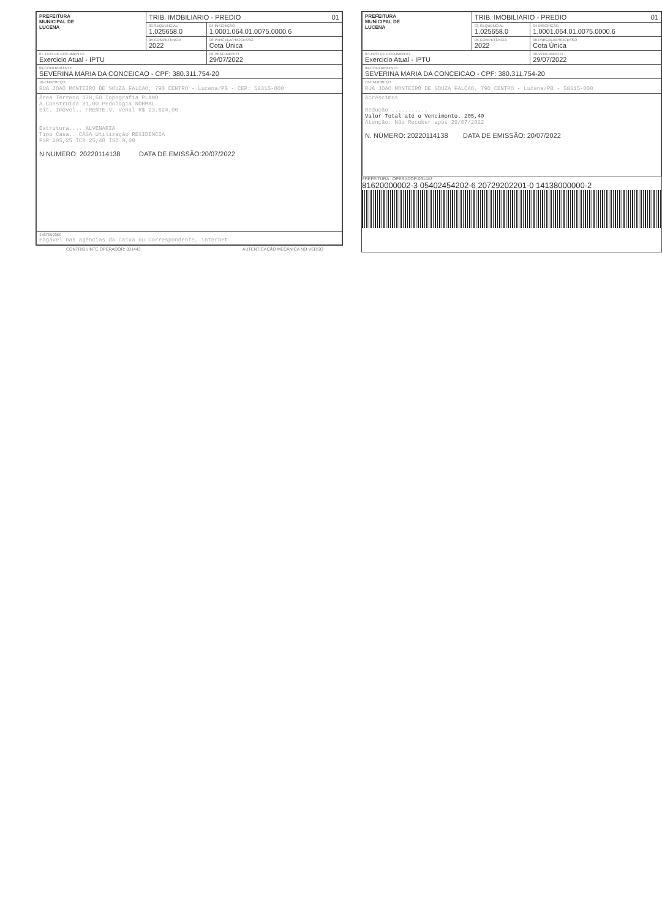| PREFEITURA MUNICIPAL DE LUCENA | TRIB. IMOBILIARIO - PREDIO 01 | |
| | 03-SEQUENCIAL 1.025658.0 | 04-INSCRIÇÃO 1.0001.064.01.0075.0000.6 |
| | 05-COMPETÊNCIA 2022 | 06-PARCELA/PROCESSO Cota Única |
| 07-TIPO DE DOCUMENTO Exercicio Atual - IPTU | | 08-VENCIMENTO 29/07/2022 |
| 09-CONTRIBUINTE SEVERINA MARIA DA CONCEICAO - CPF: 380.311.754-20 | | |
| 10-ENDEREÇO RUA JOAO MONTEIRO DE SOUZA FALCAO, 790 CENTRO - Lucena/PB - CEP: 58315-000 | | |
| Área Terreno 178,50 Topografia PLANO A.Construída 81,00 Pedologia NORMAL Sit. Imóvel.. FRENTE V. Venal R$ 23,624,00 Estrutura.... ALVENARIA Tipo Casa.. CASA Utilização RESIDENCIA PSR 205,25 TCR 25,40 TSD 0,00 N NUMERO: 20220114138 DATA DE EMISSÃO:20/07/2022 | | |
| INSTRUÇÕES Pagável nas agências da Caixa ou Correspondente, internet | | |
CONTRIBUINTE OPERADOR: 031443 AUTENTICAÇÃO MECÂNICA NO VERSO
| PREFEITURA MUNICIPAL DE LUCENA | TRIB. IMOBILIARIO - PREDIO 01 | |
| | 03-SEQUENCIAL 1.025658.0 | 04-INSCRIÇÃO 1.0001.064.01.0075.0000.6 |
| | 05-COMPETÊNCIA 2022 | 06-PARCELA/PROCESSO Cota Única |
| 07-TIPO DE DOCUMENTO Exercicio Atual - IPTU | | 08-VENCIMENTO 29/07/2022 |
| 09-CONTRIBUINTE SEVERINA MARIA DA CONCEICAO - CPF: 380.311.754-20 | | |
| 10-ENDEREÇO RUA JOAO MONTEIRO DE SOUZA FALCAO, 790 CENTRO - Lucena/PB - 58315-000 | | |
| Acréscimos Redução ........... Valor Total até o Vencimento. 205,40 Atenção: Não Receber após 29/07/2022 N. NÚMERO: 20220114138 DATA DE EMISSÃO: 20/07/2022 | | |
PREFEITURA OPERADOR:031443
81620000002-3 05402454202-6 20729202201-0 14138000000-2